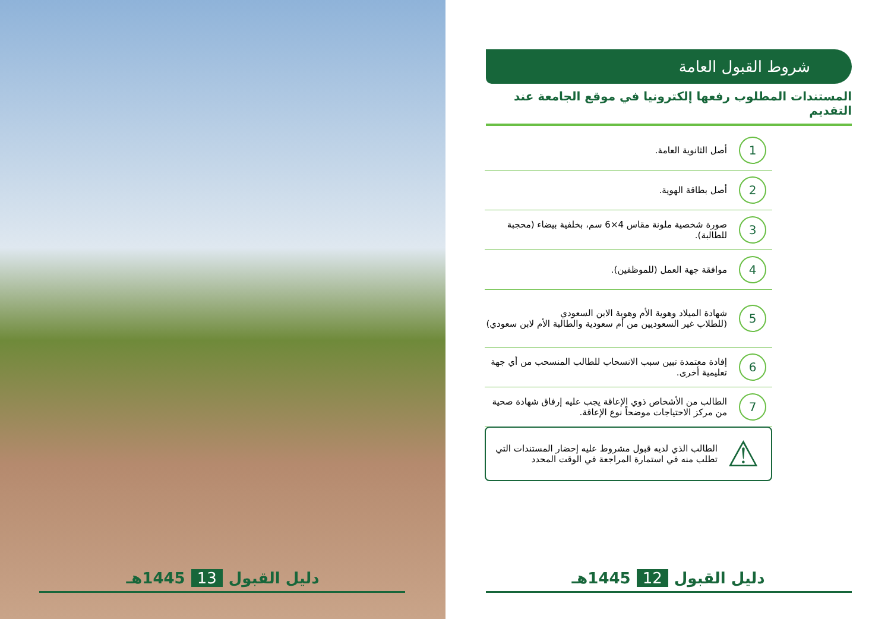شروط القبول العامة
المستندات المطلوب رفعها إلكترونيا في موقع الجامعة عند التقديم
1 أصل الثانوية العامة.
2 أصل بطاقة الهوية.
3 صورة شخصية ملونة مقاس 4×6 سم، بخلفية بيضاء (محجبة للطالبة).
4 موافقة جهة العمل (للموظفين).
5 شهادة الميلاد وهوية الأم وهوية الابن السعودي
(للطلاب غير السعوديين من أم سعودية والطالبة الأم لابن سعودي)
6 إفادة معتمدة تبين سبب الانسحاب للطالب المنسحب من أي جهة تعليمية أخرى.
7 الطالب من الأشخاص ذوي الإعاقة يجب عليه إرفاق شهادة صحية من مركز الاحتياجات موضحاً نوع الإعاقة.
⚠ الطالب الذي لديه قبول مشروط عليه إحضار المستندات التي تطلب منه في استمارة المراجعة في الوقت المحدد
دليل القبول 12 1445هـ
دليل القبول 13 1445هـ